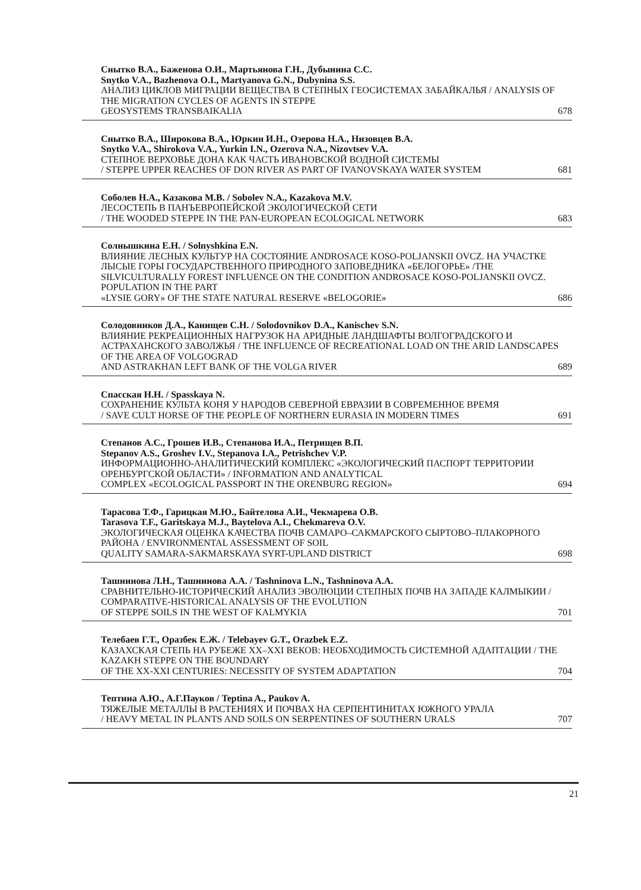Снытко В.А., Баженова О.И., Мартьянова Г.Н., Дубынина С.С.
Snytko V.A., Bazhenova O.I., Martyanova G.N., Dubynina S.S.
АНАЛИЗ ЦИКЛОВ МИГРАЦИИ ВЕЩЕСТВА В СТЕПНЫХ ГЕОСИСТЕМАХ ЗАБАЙКАЛЬЯ / ANALYSIS OF THE MIGRATION CYCLES OF AGENTS IN STEPPE
GEOSYSTEMS TRANSBAIKALIA 678
Снытко В.А., Широкова В.А., Юркин И.Н., Озерова Н.А., Низовцев В.А.
Snytko V.A., Shirokova V.A., Yurkin I.N., Ozerova N.A., Nizovtsev V.A.
СТЕПНОЕ ВЕРХОВЬЕ ДОНА КАК ЧАСТЬ ИВАНОВСКОЙ ВОДНОЙ СИСТЕМЫ
/ STEPPE UPPER REACHES OF DON RIVER AS PART OF IVANOVSKAYA WATER SYSTEM 681
Соболев Н.А., Казакова М.В. / Sobolev N.A., Kazakova M.V.
ЛЕСОСТЕПЬ В ПАНЪЕВРОПЕЙСКОЙ ЭКОЛОГИЧЕСКОЙ СЕТИ
/ THE WOODED STEPPE IN THE PAN-EUROPEAN ECOLOGICAL NETWORK 683
Солнышкина Е.Н. / Solnyshkina E.N.
ВЛИЯНИЕ ЛЕСНЫХ КУЛЬТУР НА СОСТОЯНИЕ ANDROSACE KOSO-POLJANSKII OVCZ. НА УЧАСТКЕ ЛЫСЫЕ ГОРЫ ГОСУДАРСТВЕННОГО ПРИРОДНОГО ЗАПОВЕДНИКА «БЕЛОГОРЬЕ» /THE SILVICULTURALLY FOREST INFLUENCE ON THE CONDITION ANDROSACE KOSO-POLJANSKII OVCZ. POPULATION IN THE PART
«LYSIE GORY» OF THE STATE NATURAL RESERVE «BELOGORIE» 686
Солодовников Д.А., Канищев С.Н. / Solodovnikov D.A., Kanischev S.N.
ВЛИЯНИЕ РЕКРЕАЦИОННЫХ НАГРУЗОК НА АРИДНЫЕ ЛАНДШАФТЫ ВОЛГОГРАДСКОГО И АСТРАХАНСКОГО ЗАВОЛЖЬЯ / THE INFLUENCE OF RECREATIONAL LOAD ON THE ARID LANDSCAPES OF THE AREA OF VOLGOGRAD
AND ASTRAKHAN LEFT BANK OF THE VOLGA RIVER 689
Спасская Н.Н. / Spasskaya N.
СОХРАНЕНИЕ КУЛЬТА КОНЯ У НАРОДОВ СЕВЕРНОЙ ЕВРАЗИИ В СОВРЕМЕННОЕ ВРЕМЯ
/ SAVE CULT HORSE OF THE PEOPLE OF NORTHERN EURASIA IN MODERN TIMES 691
Степанов А.С., Грошев И.В., Степанова И.А., Петрищев В.П.
Stepanov A.S., Groshev I.V., Stepanova I.A., Petrishchev V.P.
ИНФОРМАЦИОННО-АНАЛИТИЧЕСКИЙ КОМПЛЕКС «ЭКОЛОГИЧЕСКИЙ ПАСПОРТ ТЕРРИТОРИИ ОРЕНБУРГСКОЙ ОБЛАСТИ» / INFORMATION AND ANALYTICAL
COMPLEX «ECOLOGICAL PASSPORT IN THE ORENBURG REGION» 694
Тарасова Т.Ф., Гарицкая М.Ю., Байтелова А.И., Чекмарева О.В.
Tarasova T.F., Garitskaya M.J., Baytelova A.I., Chekmareva O.V.
ЭКОЛОГИЧЕСКАЯ ОЦЕНКА КАЧЕСТВА ПОЧВ САМАРО–САКМАРСКОГО СЫРТОВО–ПЛАКОРНОГО РАЙОНА / ENVIRONMENTAL ASSESSMENT OF SOIL
QUALITY SAMARA-SAKMARSKAYA SYRT-UPLAND DISTRICT 698
Ташнинова Л.Н., Ташнинова А.А. / Tashninova L.N., Tashninova A.A.
СРАВНИТЕЛЬНО-ИСТОРИЧЕСКИЙ АНАЛИЗ ЭВОЛЮЦИИ СТЕПНЫХ ПОЧВ НА ЗАПАДЕ КАЛМЫКИИ / COMPARATIVE-HISTORICAL ANALYSIS OF THE EVOLUTION
OF STEPPE SOILS IN THE WEST OF KALMYKIA 701
Телебаев Г.Т., Оразбек Е.Ж. / Telebayev G.T., Orazbek E.Z.
КАЗАХСКАЯ СТЕПЬ НА РУБЕЖЕ XX–XXI ВЕКОВ: НЕОБХОДИМОСТЬ СИСТЕМНОЙ АДАПТАЦИИ / THE KAZAKH STEPPE ON THE BOUNDARY
OF THE XX-XXI CENTURIES: NECESSITY OF SYSTEM ADAPTATION 704
Тептина А.Ю., А.Г.Пауков / Teptina A., Paukov A.
ТЯЖЕЛЫЕ МЕТАЛЛЫ В РАСТЕНИЯХ И ПОЧВАХ НА СЕРПЕНТИНИТАХ ЮЖНОГО УРАЛА
/ HEAVY METAL IN PLANTS AND SOILS ON SERPENTINES OF SOUTHERN URALS 707
21